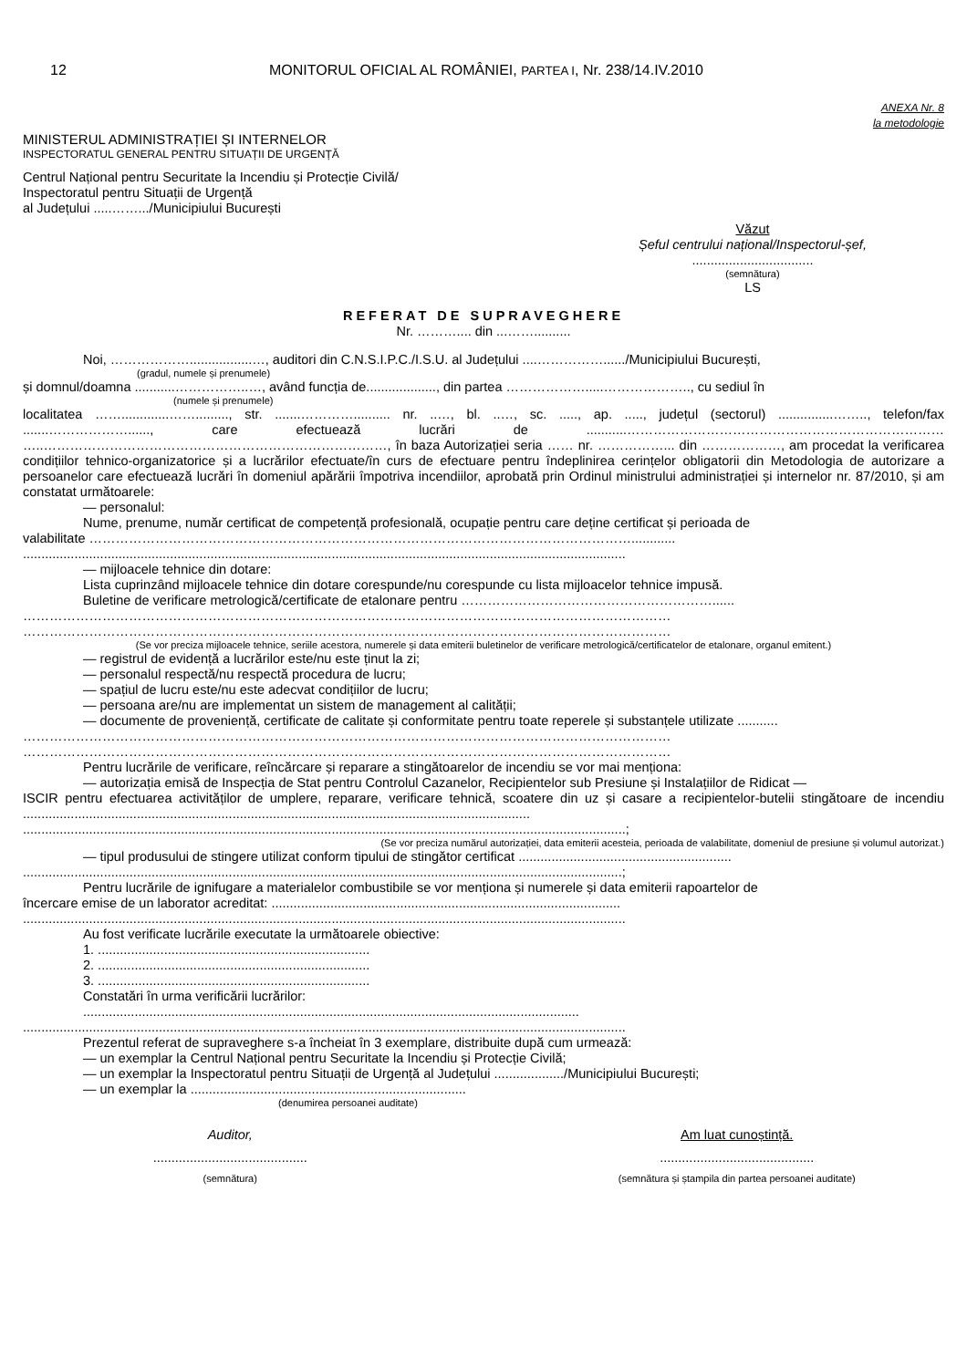12 MONITORUL OFICIAL AL ROMÂNIEI, PARTEA I, Nr. 238/14.IV.2010
ANEXA Nr. 8
la metodologie
MINISTERUL ADMINISTRAȚIEI ȘI INTERNELOR
INSPECTORATUL GENERAL PENTRU SITUAȚII DE URGENȚĂ
Centrul Național pentru Securitate la Incendiu și Protecție Civilă/
Inspectoratul pentru Situații de Urgență
al Județului .....…….../Municipiului București
Văzut
Șeful centrului național/Inspectorul-șef,
.................................
(semnătura)
LS
REFERAT DE SUPRAVEGHERE
Nr. ……….... din ...……..........
Noi, ……………….................…, auditori din C.N.S.I.P.C./I.S.U. al Județului ....……………....../Municipiului București,
(gradul, numele și prenumele)
și domnul/doamna ...........……………..…, având funcția de..................., din partea ……………….....……………….., cu sediul în
(numele și prenumele)
localitatea …….............……........., str. .......………….......... nr. ..…, bl. ..…, sc. ....., ap. ....., județul (sectorul) ...............…….., telefon/fax .......………………......, care efectuează lucrări de ...........……………………………………………………………… …..……………………………………………………………………, în baza Autorizației seria …… nr. ……………... din ………………, am procedat la verificarea condițiilor tehnico-organizatorice și a lucrărilor efectuate/în curs de efectuare pentru îndeplinirea cerințelor obligatorii din Metodologia de autorizare a persoanelor care efectuează lucrări în domeniul apărării împotriva incendiilor, aprobată prin Ordinul ministrului administrației și internelor nr. 87/2010, și am constatat următoarele:
— personalul:
Nume, prenume, număr certificat de competență profesională, ocupație pentru care deține certificat și perioada de
valabilitate ……………………………………………………………………………………………………………............
....................................................................................................................................................................
— mijloacele tehnice din dotare:
Lista cuprinzând mijloacele tehnice din dotare corespunde/nu corespunde cu lista mijloacelor tehnice impusă.
Buletine de verificare metrologică/certificate de etalonare pentru …………………………………………………......
…………………………………………………………………………………………………………………………………
…………………………………………………………………………………………………………………………………
(Se vor preciza mijloacele tehnice, seriile acestora, numerele și data emiterii buletinelor de verificare metrologică/certificatelor de etalonare, organul emitent.)
— registrul de evidență a lucrărilor este/nu este ținut la zi;
— personalul respectă/nu respectă procedura de lucru;
— spațiul de lucru este/nu este adecvat condițiilor de lucru;
— persoana are/nu are implementat un sistem de management al calității;
— documente de proveniență, certificate de calitate și conformitate pentru toate reperele și substanțele utilizate ...........
…………………………………………………………………………………………………………………………………
…………………………………………………………………………………………………………………………………
Pentru lucrările de verificare, reîncărcare și reparare a stingătoarelor de incendiu se vor mai menționa:
— autorizația emisă de Inspecția de Stat pentru Controlul Cazanelor, Recipientelor sub Presiune și Instalațiilor de Ridicat —
ISCIR pentru efectuarea activităților de umplere, reparare, verificare tehnică, scoatere din uz și casare a recipientelor-butelii stingătoare de incendiu ..........................................................................................................................................
....................................................................................................................................................................;
(Se vor preciza numărul autorizației, data emiterii acesteia, perioada de valabilitate, domeniul de presiune și volumul autorizat.)
— tipul produsului de stingere utilizat conform tipului de stingător certificat ..........................................................
...................................................................................................................................................................;
Pentru lucrările de ignifugare a materialelor combustibile se vor menționa și numerele și data emiterii rapoartelor de
încercare emise de un laborator acreditat: ...............................................................................................
....................................................................................................................................................................
Au fost verificate lucrările executate la următoarele obiective:
1. ..........................................................................
2. ..........................................................................
3. ..........................................................................
Constatări în urma verificării lucrărilor:
.......................................................................................................................................
....................................................................................................................................................................
Prezentul referat de supraveghere s-a încheiat în 3 exemplare, distribuite după cum urmează:
— un exemplar la Centrul Național pentru Securitate la Incendiu și Protecție Civilă;
— un exemplar la Inspectoratul pentru Situații de Urgență al Județului .................../Municipiului București;
— un exemplar la ...........................................................................
(denumirea persoanei auditate)
Auditor,
..........................................
(semnătura)
Am luat cunoștință.
..........................................
(semnătura și ștampila din partea persoanei auditate)